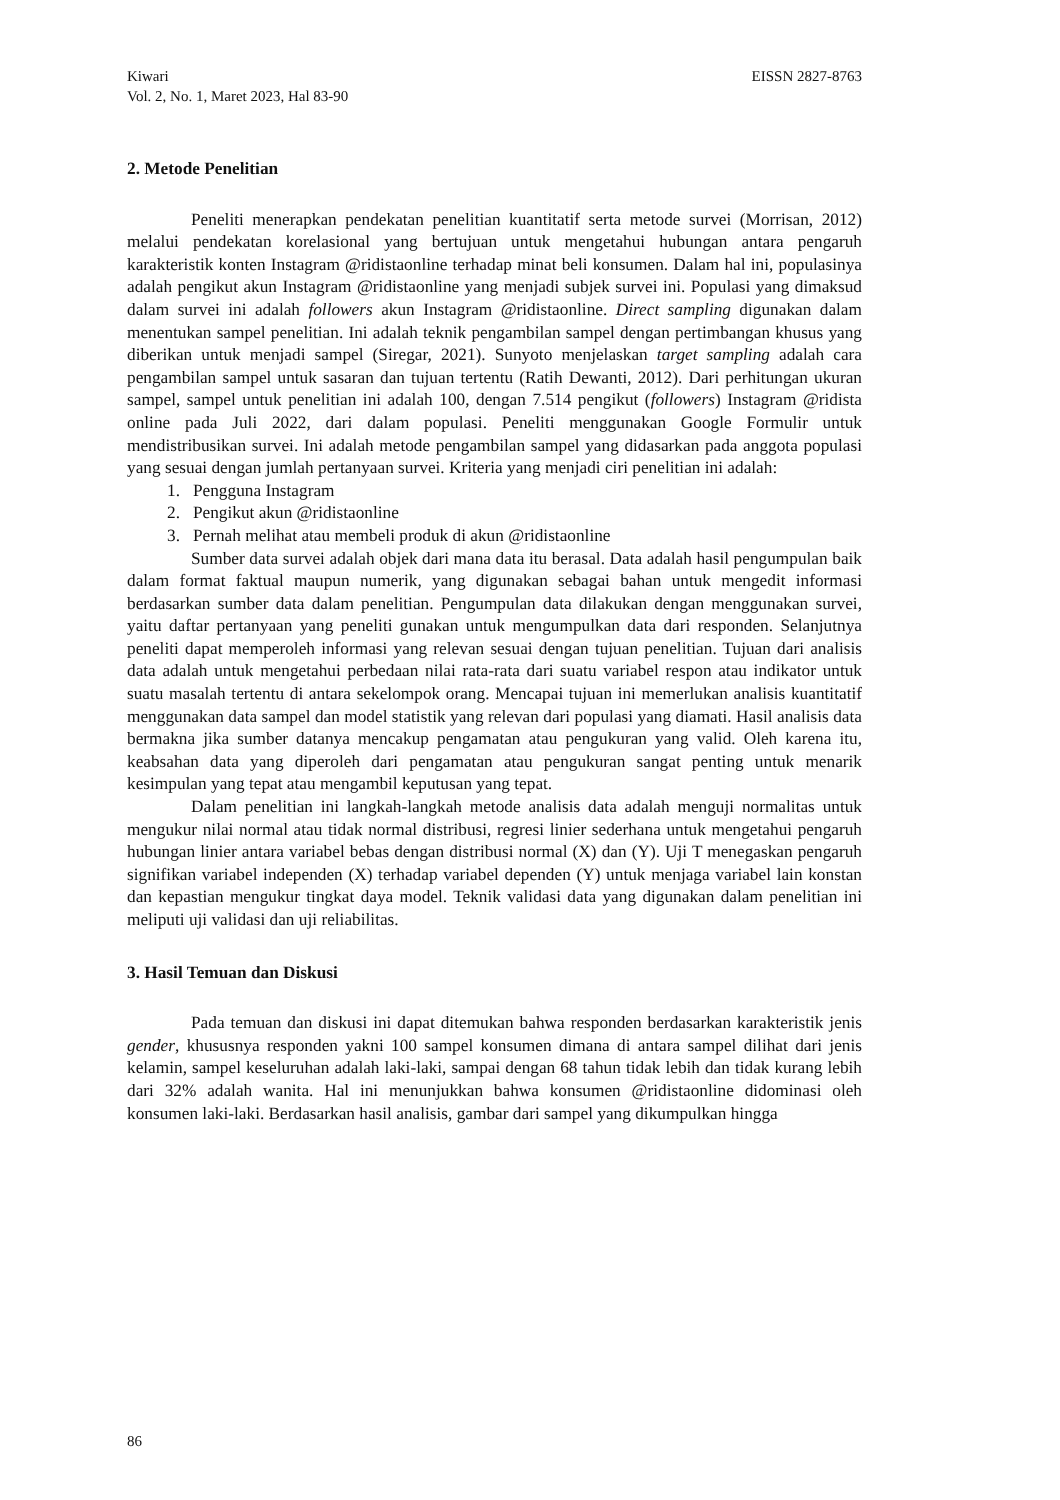Kiwari EISSN 2827-8763
Vol. 2, No. 1, Maret 2023, Hal 83-90
2. Metode Penelitian
Peneliti menerapkan pendekatan penelitian kuantitatif serta metode survei (Morrisan, 2012) melalui pendekatan korelasional yang bertujuan untuk mengetahui hubungan antara pengaruh karakteristik konten Instagram @ridistaonline terhadap minat beli konsumen. Dalam hal ini, populasinya adalah pengikut akun Instagram @ridistaonline yang menjadi subjek survei ini. Populasi yang dimaksud dalam survei ini adalah followers akun Instagram @ridistaonline. Direct sampling digunakan dalam menentukan sampel penelitian. Ini adalah teknik pengambilan sampel dengan pertimbangan khusus yang diberikan untuk menjadi sampel (Siregar, 2021). Sunyoto menjelaskan target sampling adalah cara pengambilan sampel untuk sasaran dan tujuan tertentu (Ratih Dewanti, 2012). Dari perhitungan ukuran sampel, sampel untuk penelitian ini adalah 100, dengan 7.514 pengikut (followers) Instagram @ridista online pada Juli 2022, dari dalam populasi. Peneliti menggunakan Google Formulir untuk mendistribusikan survei. Ini adalah metode pengambilan sampel yang didasarkan pada anggota populasi yang sesuai dengan jumlah pertanyaan survei. Kriteria yang menjadi ciri penelitian ini adalah:
1. Pengguna Instagram
2. Pengikut akun @ridistaonline
3. Pernah melihat atau membeli produk di akun @ridistaonline
Sumber data survei adalah objek dari mana data itu berasal. Data adalah hasil pengumpulan baik dalam format faktual maupun numerik, yang digunakan sebagai bahan untuk mengedit informasi berdasarkan sumber data dalam penelitian. Pengumpulan data dilakukan dengan menggunakan survei, yaitu daftar pertanyaan yang peneliti gunakan untuk mengumpulkan data dari responden. Selanjutnya peneliti dapat memperoleh informasi yang relevan sesuai dengan tujuan penelitian. Tujuan dari analisis data adalah untuk mengetahui perbedaan nilai rata-rata dari suatu variabel respon atau indikator untuk suatu masalah tertentu di antara sekelompok orang. Mencapai tujuan ini memerlukan analisis kuantitatif menggunakan data sampel dan model statistik yang relevan dari populasi yang diamati. Hasil analisis data bermakna jika sumber datanya mencakup pengamatan atau pengukuran yang valid. Oleh karena itu, keabsahan data yang diperoleh dari pengamatan atau pengukuran sangat penting untuk menarik kesimpulan yang tepat atau mengambil keputusan yang tepat.
Dalam penelitian ini langkah-langkah metode analisis data adalah menguji normalitas untuk mengukur nilai normal atau tidak normal distribusi, regresi linier sederhana untuk mengetahui pengaruh hubungan linier antara variabel bebas dengan distribusi normal (X) dan (Y). Uji T menegaskan pengaruh signifikan variabel independen (X) terhadap variabel dependen (Y) untuk menjaga variabel lain konstan dan kepastian mengukur tingkat daya model. Teknik validasi data yang digunakan dalam penelitian ini meliputi uji validasi dan uji reliabilitas.
3. Hasil Temuan dan Diskusi
Pada temuan dan diskusi ini dapat ditemukan bahwa responden berdasarkan karakteristik jenis gender, khususnya responden yakni 100 sampel konsumen dimana di antara sampel dilihat dari jenis kelamin, sampel keseluruhan adalah laki-laki, sampai dengan 68 tahun tidak lebih dan tidak kurang lebih dari 32% adalah wanita. Hal ini menunjukkan bahwa konsumen @ridistaonline didominasi oleh konsumen laki-laki. Berdasarkan hasil analisis, gambar dari sampel yang dikumpulkan hingga
86